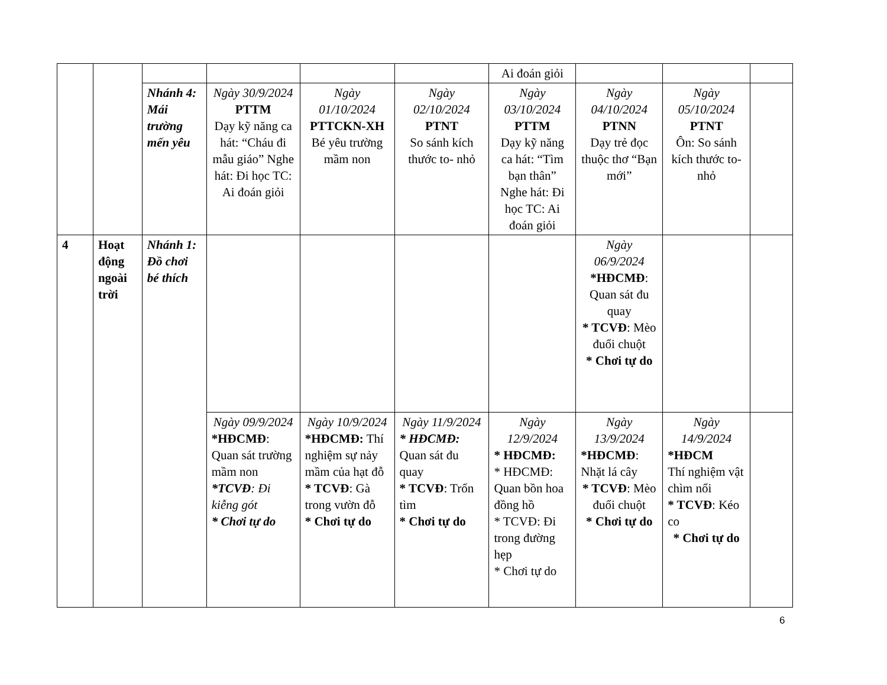| | | | | | | Ai đoán giỏi | | | |
| | | Nhánh 4: Mái trường mến yêu | Ngày 30/9/2024 PTTM Dạy kỹ năng ca hát: “Cháu đi mẫu giáo” Nghe hát: Đi học TC: Ai đoán giỏi | Ngày 01/10/2024 PTTCKN-XH Bé yêu trường mầm non | Ngày 02/10/2024 PTNT So sánh kích thước to- nhỏ | Ngày 03/10/2024 PTTM Dạy kỹ năng ca hát: “Tìm bạn thân” Nghe hát: Đi học TC: Ai đoán giỏi | Ngày 04/10/2024 PTNN Dạy trẻ đọc thuộc thơ “Bạn mới” | Ngày 05/10/2024 PTNT Ôn: So sánh kích thước to- nhỏ | |
| 4 | Hoạt động ngoài trời | Nhánh 1: Đồ chơi bé thích | | | | | Ngày 06/9/2024 *HĐCMĐ : Quan sát đu quay * TCVĐ : Mèo đuổi chuột * Chơi tự do | | |
| | | | Ngày 09/9/2024 *HĐCMĐ : Quan sát trường mầm non *TCVĐ : Đi kiễng gót * Chơi tự do | Ngày 10/9/2024 *HĐCMĐ: Thí nghiệm sự nảy mầm của hạt đỗ * TCVĐ : Gà trong vườn đỗ * Chơi tự do | Ngày 11/9/2024 * HĐCMĐ: Quan sát đu quay * TCVĐ : Trốn tìm * Chơi tự do | Ngày 12/9/2024 * HĐCMĐ: * HĐCMĐ: Quan bồn hoa đồng hồ * TCVĐ: Đi trong đường hẹp * Chơi tự do | Ngày 13/9/2024 *HĐCMĐ : Nhặt lá cây * TCVĐ : Mèo đuổi chuột * Chơi tự do | Ngày 14/9/2024 *HĐCM Thí nghiệm vật chìm nổi * TCVĐ : Kéo co * Chơi tự do | |
6